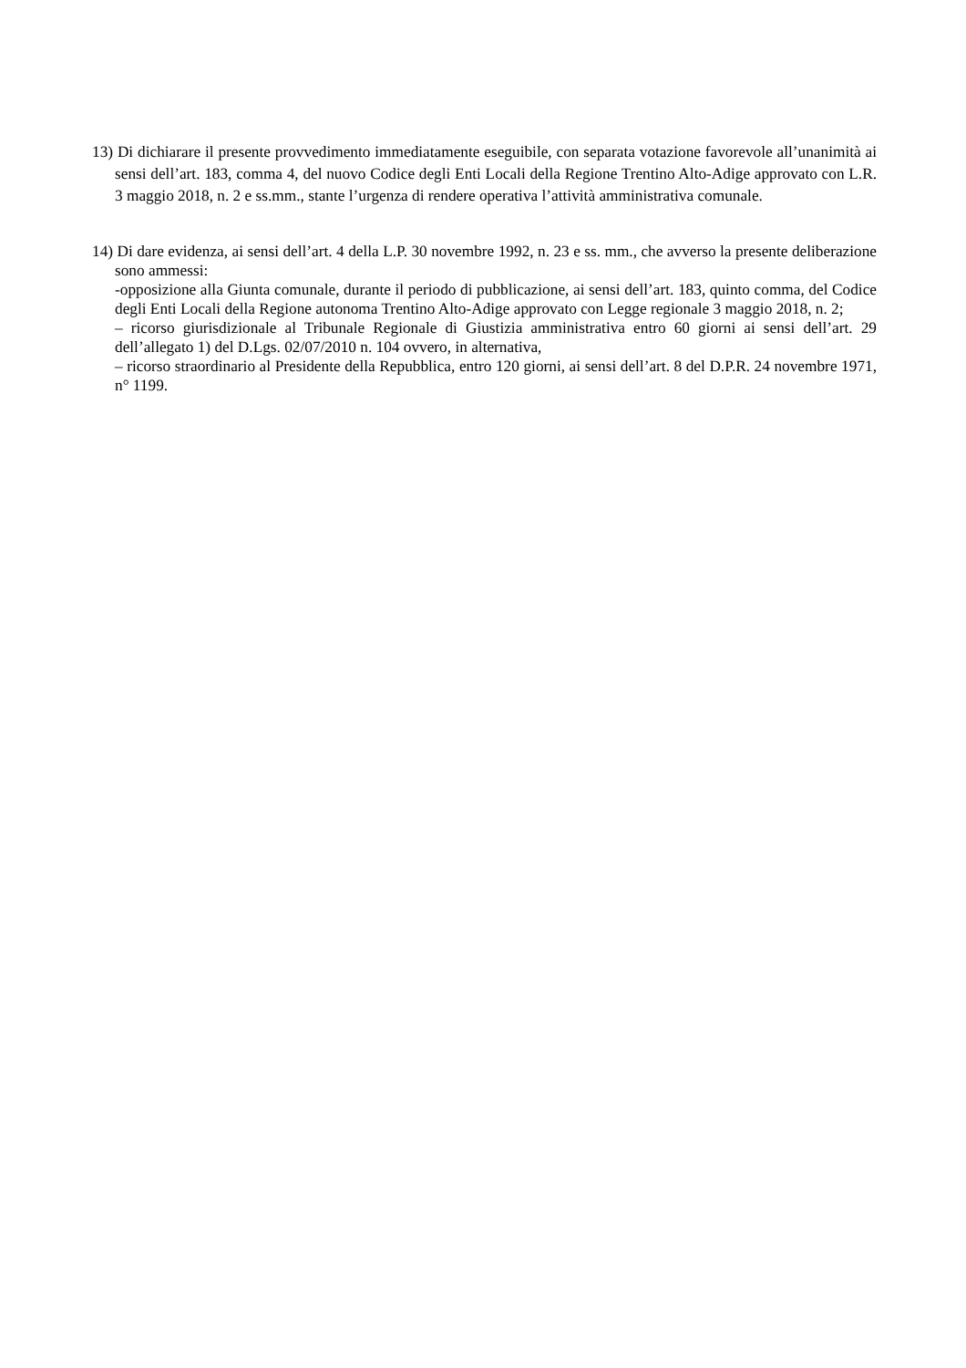13) Di dichiarare il presente provvedimento immediatamente eseguibile, con separata votazione favorevole all’unanimità ai sensi dell’art. 183, comma 4, del nuovo Codice degli Enti Locali della Regione Trentino Alto-Adige approvato con L.R. 3 maggio 2018, n. 2 e ss.mm., stante l’urgenza di rendere operativa l’attività amministrativa comunale.
14) Di dare evidenza, ai sensi dell’art. 4 della L.P. 30 novembre 1992, n. 23 e ss. mm., che avverso la presente deliberazione sono ammessi:
-opposizione alla Giunta comunale, durante il periodo di pubblicazione, ai sensi dell’art. 183, quinto comma, del Codice degli Enti Locali della Regione autonoma Trentino Alto-Adige approvato con Legge regionale 3 maggio 2018, n. 2;
– ricorso giurisdizionale al Tribunale Regionale di Giustizia amministrativa entro 60 giorni ai sensi dell’art. 29 dell’allegato 1) del D.Lgs. 02/07/2010 n. 104 ovvero, in alternativa,
– ricorso straordinario al Presidente della Repubblica, entro 120 giorni, ai sensi dell’art. 8 del D.P.R. 24 novembre 1971, n° 1199.